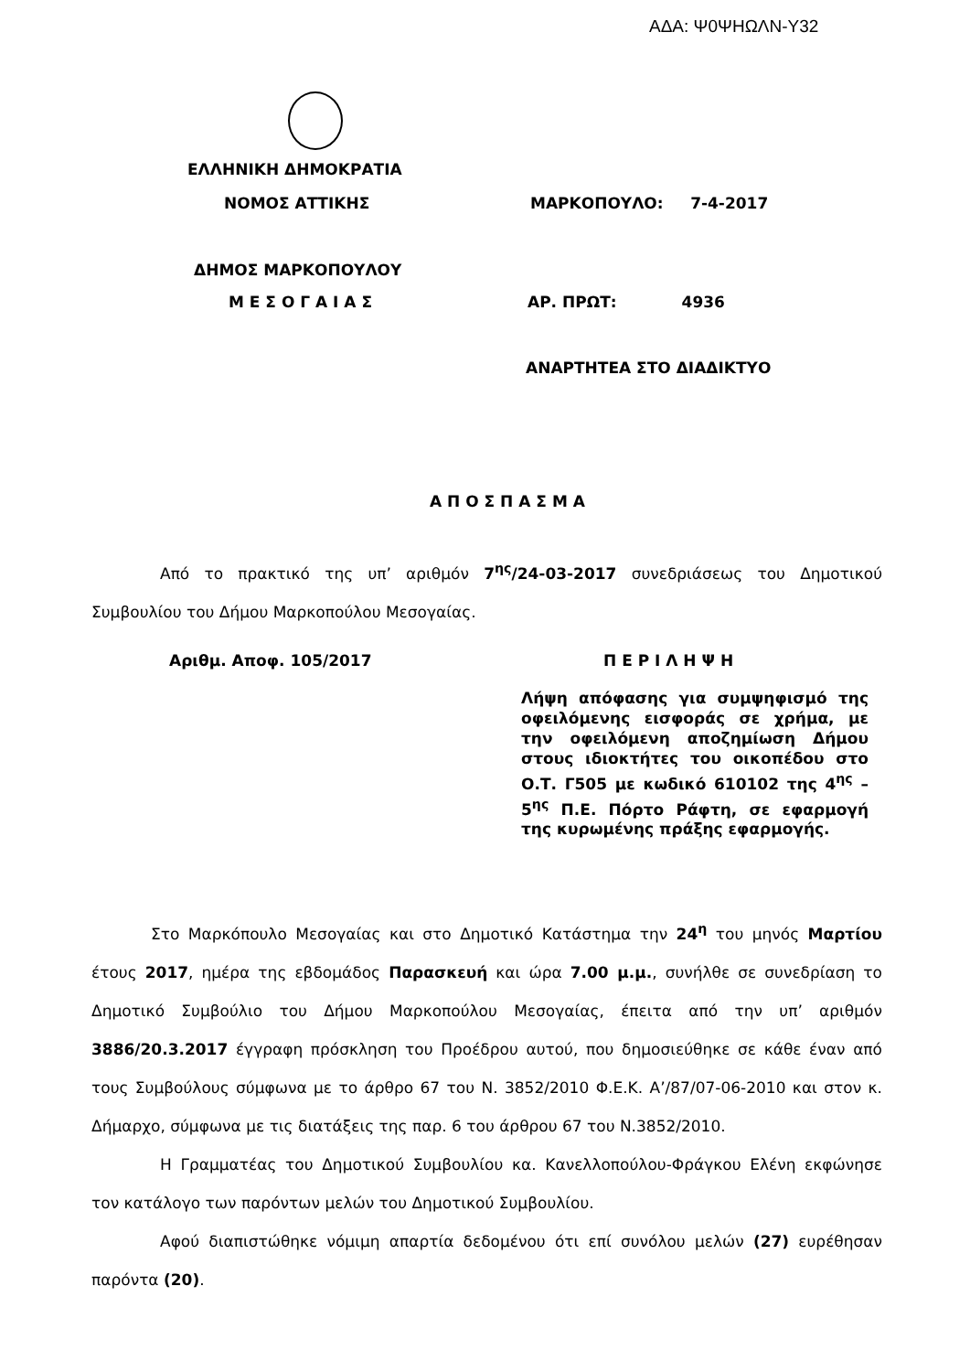ΑΔΑ: Ψ0ΨΗΩΛΝ-Υ32
ΕΛΛΗΝΙΚΗ ΔΗΜΟΚΡΑΤΙΑ
ΝΟΜΟΣ ΑΤΤΙΚΗΣ ΜΑΡΚΟΠΟΥΛΟ: 7-4-2017
ΔΗΜΟΣ ΜΑΡΚΟΠΟΥΛΟΥ
Μ Ε Σ Ο Γ Α Ι Α Σ ΑΡ. ΠΡΩΤ: 4936
ΑΝΑΡΤΗΤΕΑ ΣΤΟ ΔΙΑΔΙΚΤΥΟ
Α Π Ο Σ Π Α Σ Μ Α
Από το πρακτικό της υπ’ αριθμόν 7<sup>ης</sup>/24-03-2017 συνεδριάσεως του Δημοτικού Συμβουλίου του Δήμου Μαρκοπούλου Μεσογαίας.
Αριθμ. Αποφ. 105/2017 Π Ε Ρ Ι Λ Η Ψ Η
Λήψη απόφασης για συμψηφισμό της οφειλόμενης εισφοράς σε χρήμα, με την οφειλόμενη αποζημίωση Δήμου στους ιδιοκτήτες του οικοπέδου στο Ο.Τ. Γ505 με κωδικό 610102 της 4<sup>ης</sup> – 5<sup>ης</sup> Π.Ε. Πόρτο Ράφτη, σε εφαρμογή της κυρωμένης πράξης εφαρμογής.
Στο Μαρκόπουλο Μεσογαίας και στο Δημοτικό Κατάστημα την 24<sup>η</sup> του μηνός Μαρτίου έτους 2017, ημέρα της εβδομάδος Παρασκευή και ώρα 7.00 μ.μ., συνήλθε σε συνεδρίαση το Δημοτικό Συμβούλιο του Δήμου Μαρκοπούλου Μεσογαίας, έπειτα από την υπ’ αριθμόν 3886/20.3.2017 έγγραφη πρόσκληση του Προέδρου αυτού, που δημοσιεύθηκε σε κάθε έναν από τους Συμβούλους σύμφωνα με το άρθρο 67 του Ν. 3852/2010 Φ.Ε.Κ. Α’/87/07-06-2010 και στον κ. Δήμαρχο, σύμφωνα με τις διατάξεις της παρ. 6 του άρθρου 67 του Ν.3852/2010.
Η Γραμματέας του Δημοτικού Συμβουλίου κα. Κανελλοπούλου-Φράγκου Ελένη εκφώνησε τον κατάλογο των παρόντων μελών του Δημοτικού Συμβουλίου.
Αφού διαπιστώθηκε νόμιμη απαρτία δεδομένου ότι επί συνόλου μελών (27) ευρέθησαν παρόντα (20).